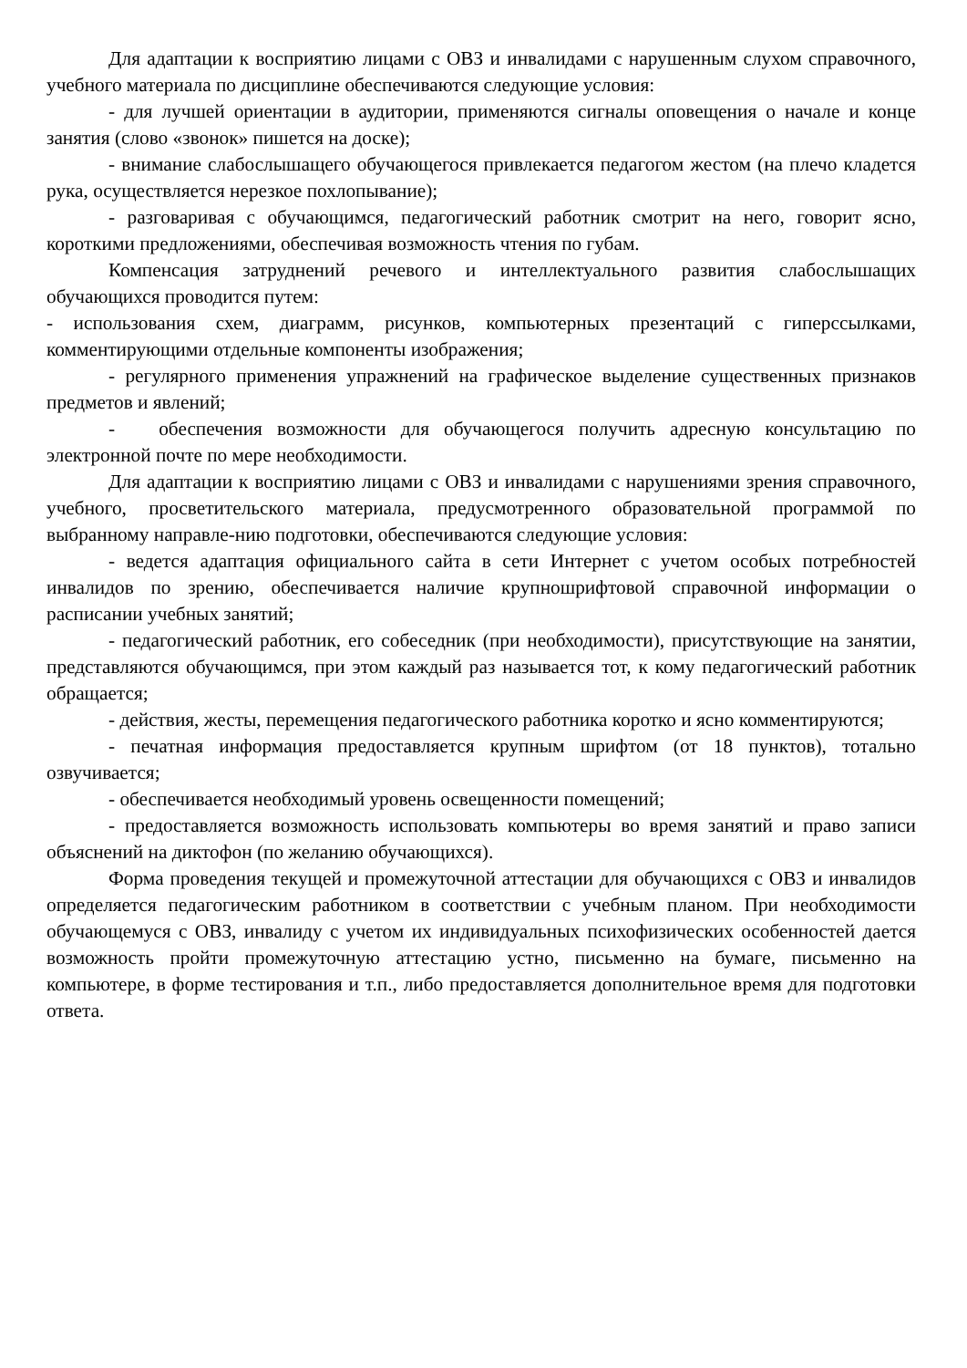Для адаптации к восприятию лицами с ОВЗ и инвалидами с нарушенным слухом справочного, учебного материала по дисциплине обеспечиваются следующие условия:
- для лучшей ориентации в аудитории, применяются сигналы оповещения о начале и конце занятия (слово «звонок» пишется на доске);
- внимание слабослышащего обучающегося привлекается педагогом жестом (на плечо кладется рука, осуществляется нерезкое похлопывание);
- разговаривая с обучающимся, педагогический работник смотрит на него, говорит ясно, короткими предложениями, обеспечивая возможность чтения по губам.
Компенсация затруднений речевого и интеллектуального развития слабослышащих обучающихся проводится путем:
- использования схем, диаграмм, рисунков, компьютерных презентаций с гиперссылками, комментирующими отдельные компоненты изображения;
- регулярного применения упражнений на графическое выделение существенных признаков предметов и явлений;
- обеспечения возможности для обучающегося получить адресную консультацию по электронной почте по мере необходимости.
Для адаптации к восприятию лицами с ОВЗ и инвалидами с нарушениями зрения справочного, учебного, просветительского материала, предусмотренного образовательной программой по выбранному направле-нию подготовки, обеспечиваются следующие условия:
- ведется адаптация официального сайта в сети Интернет с учетом особых потребностей инвалидов по зрению, обеспечивается наличие крупношрифтовой справочной информации о расписании учебных занятий;
- педагогический работник, его собеседник (при необходимости), присутствующие на занятии, представляются обучающимся, при этом каждый раз называется тот, к кому педагогический работник обращается;
- действия, жесты, перемещения педагогического работника коротко и ясно комментируются;
- печатная информация предоставляется крупным шрифтом (от 18 пунктов), тотально озвучивается;
- обеспечивается необходимый уровень освещенности помещений;
- предоставляется возможность использовать компьютеры во время занятий и право записи объяснений на диктофон (по желанию обучающихся).
Форма проведения текущей и промежуточной аттестации для обучающихся с ОВЗ и инвалидов определяется педагогическим работником в соответствии с учебным планом. При необходимости обучающемуся с ОВЗ, инвалиду с учетом их индивидуальных психофизических особенностей дается возможность пройти промежуточную аттестацию устно, письменно на бумаге, письменно на компьютере, в форме тестирования и т.п., либо предоставляется дополнительное время для подготовки ответа.